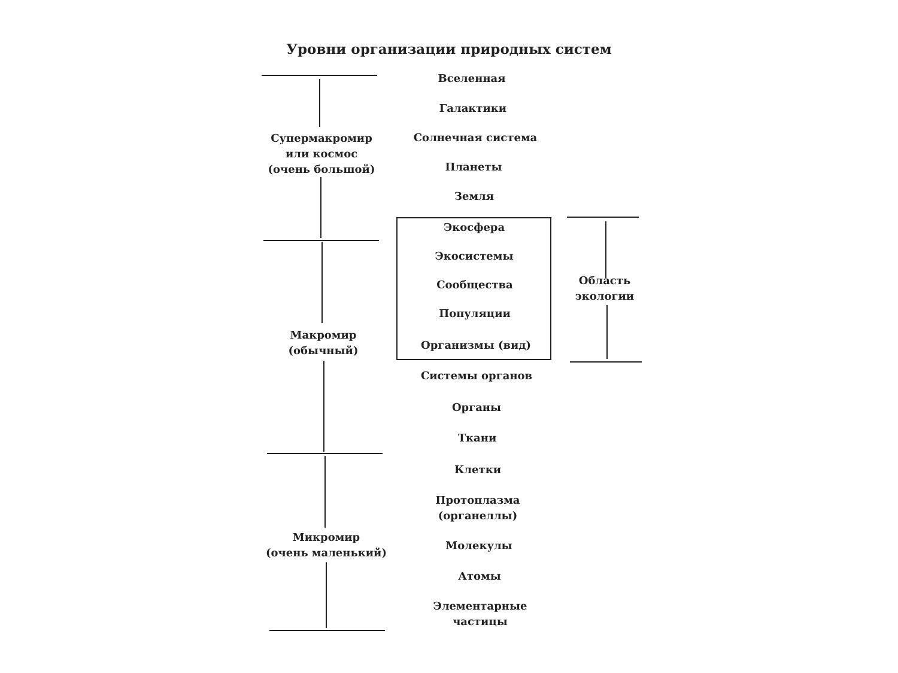Уровни организации природных систем
Супермакромир
или космос
(очень большой)
Макромир
(обычный)
Микромир
(очень маленький)
Область
экологии
Вселенная
Галактики
Солнечная система
Планеты
Земля
Экосфера
Экосистемы
Сообщества
Популяции
Организмы (вид)
Системы органов
Органы
Ткани
Клетки
Протоплазма
(органеллы)
Молекулы
Атомы
Элементарные
частицы